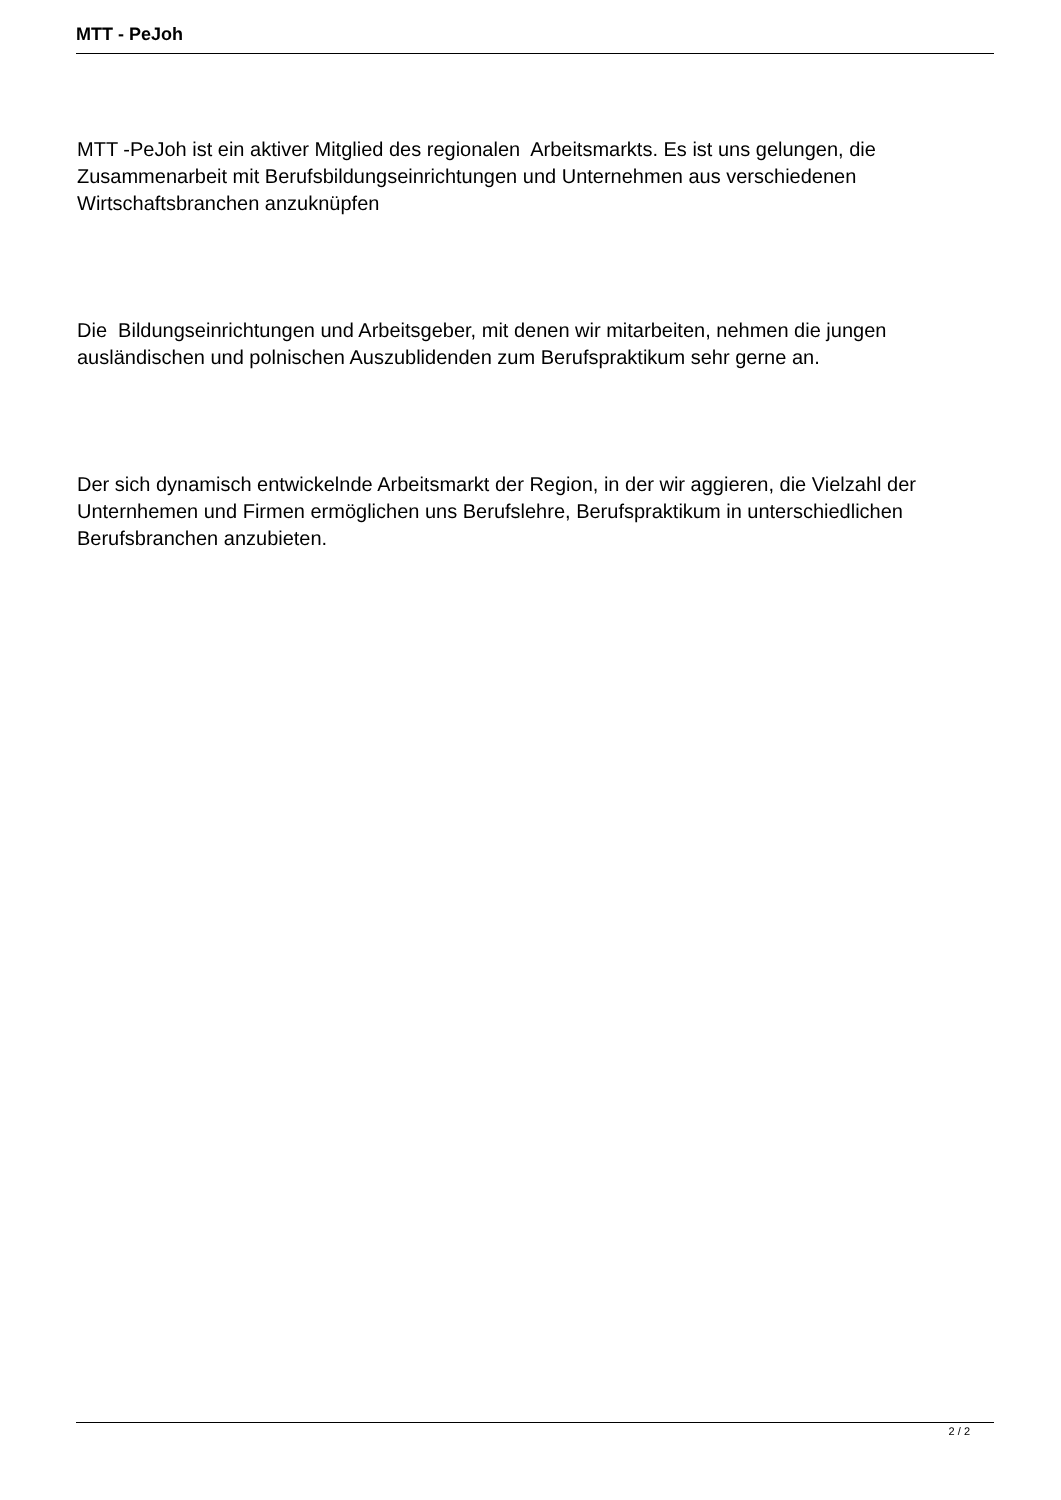MTT - PeJoh
MTT -PeJoh ist ein aktiver Mitglied des regionalen Arbeitsmarkts. Es ist uns gelungen, die Zusammenarbeit mit Berufsbildungseinrichtungen und Unternehmen aus verschiedenen Wirtschaftsbranchen anzuknüpfen
Die Bildungseinrichtungen und Arbeitsgeber, mit denen wir mitarbeiten, nehmen die jungen ausländischen und polnischen Auszublidenden zum Berufspraktikum sehr gerne an.
Der sich dynamisch entwickelnde Arbeitsmarkt der Region, in der wir aggieren, die Vielzahl der Unternhemen und Firmen ermöglichen uns Berufslehre, Berufspraktikum in unterschiedlichen Berufsbranchen anzubieten.
2 / 2